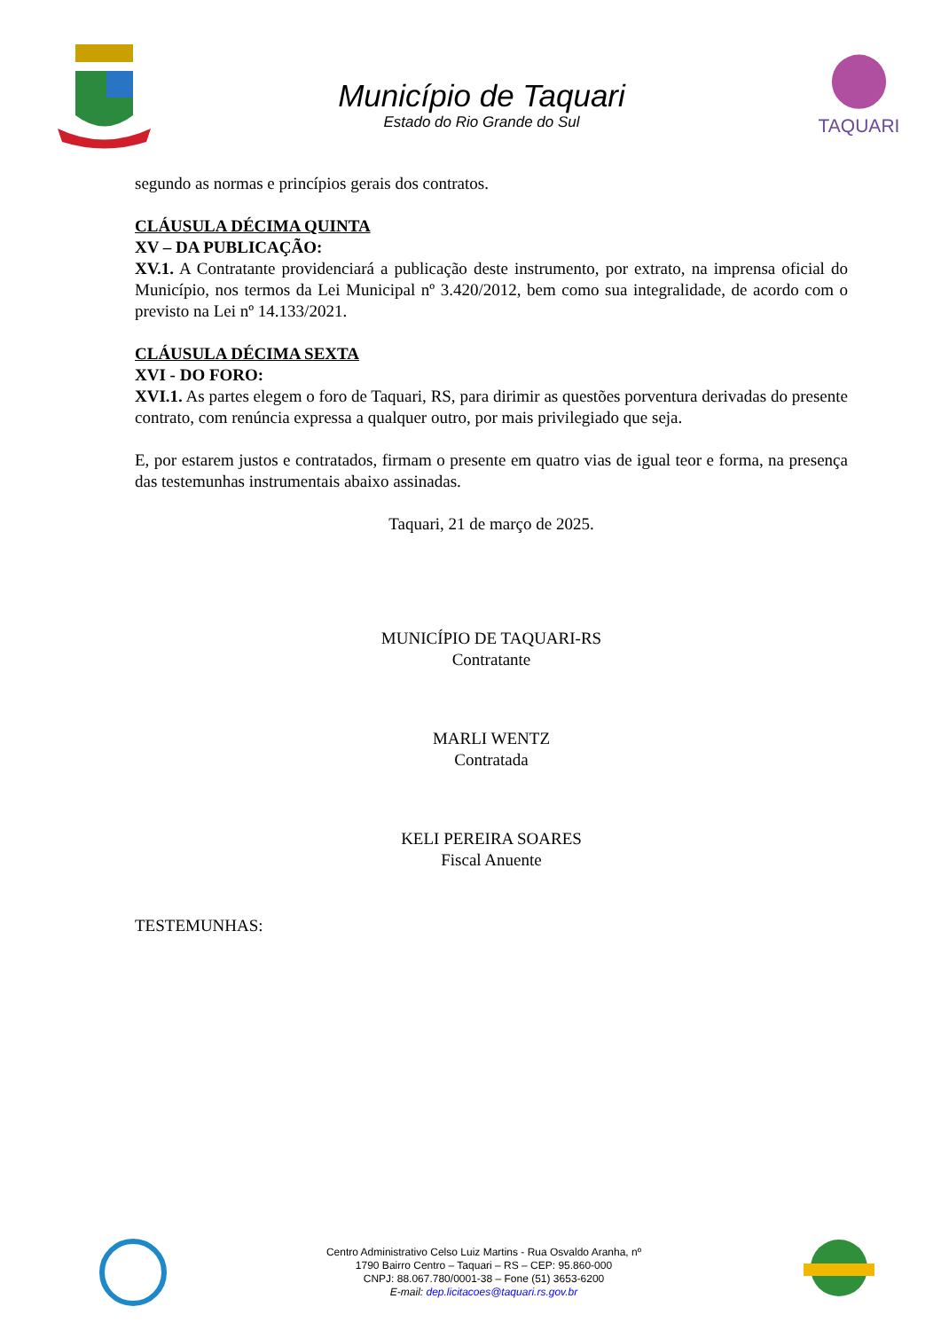Município de Taquari
Estado do Rio Grande do Sul
TAQUARI
segundo as normas e princípios gerais dos contratos.
CLÁUSULA DÉCIMA QUINTA
XV – DA PUBLICAÇÃO:
XV.1. A Contratante providenciará a publicação deste instrumento, por extrato, na imprensa oficial do Município, nos termos da Lei Municipal nº 3.420/2012, bem como sua integralidade, de acordo com o previsto na Lei nº 14.133/2021.
CLÁUSULA DÉCIMA SEXTA
XVI - DO FORO:
XVI.1. As partes elegem o foro de Taquari, RS, para dirimir as questões porventura derivadas do presente contrato, com renúncia expressa a qualquer outro, por mais privilegiado que seja.
E, por estarem justos e contratados, firmam o presente em quatro vias de igual teor e forma, na presença das testemunhas instrumentais abaixo assinadas.
Taquari, 21 de março de 2025.
MUNICÍPIO DE TAQUARI-RS
Contratante
MARLI WENTZ
Contratada
KELI PEREIRA SOARES
Fiscal Anuente
TESTEMUNHAS:
Centro Administrativo Celso Luiz Martins - Rua Osvaldo Aranha, nº
1790 Bairro Centro – Taquari – RS – CEP: 95.860-000
CNPJ: 88.067.780/0001-38 – Fone (51) 3653-6200
E-mail: dep.licitacoes@taquari.rs.gov.br